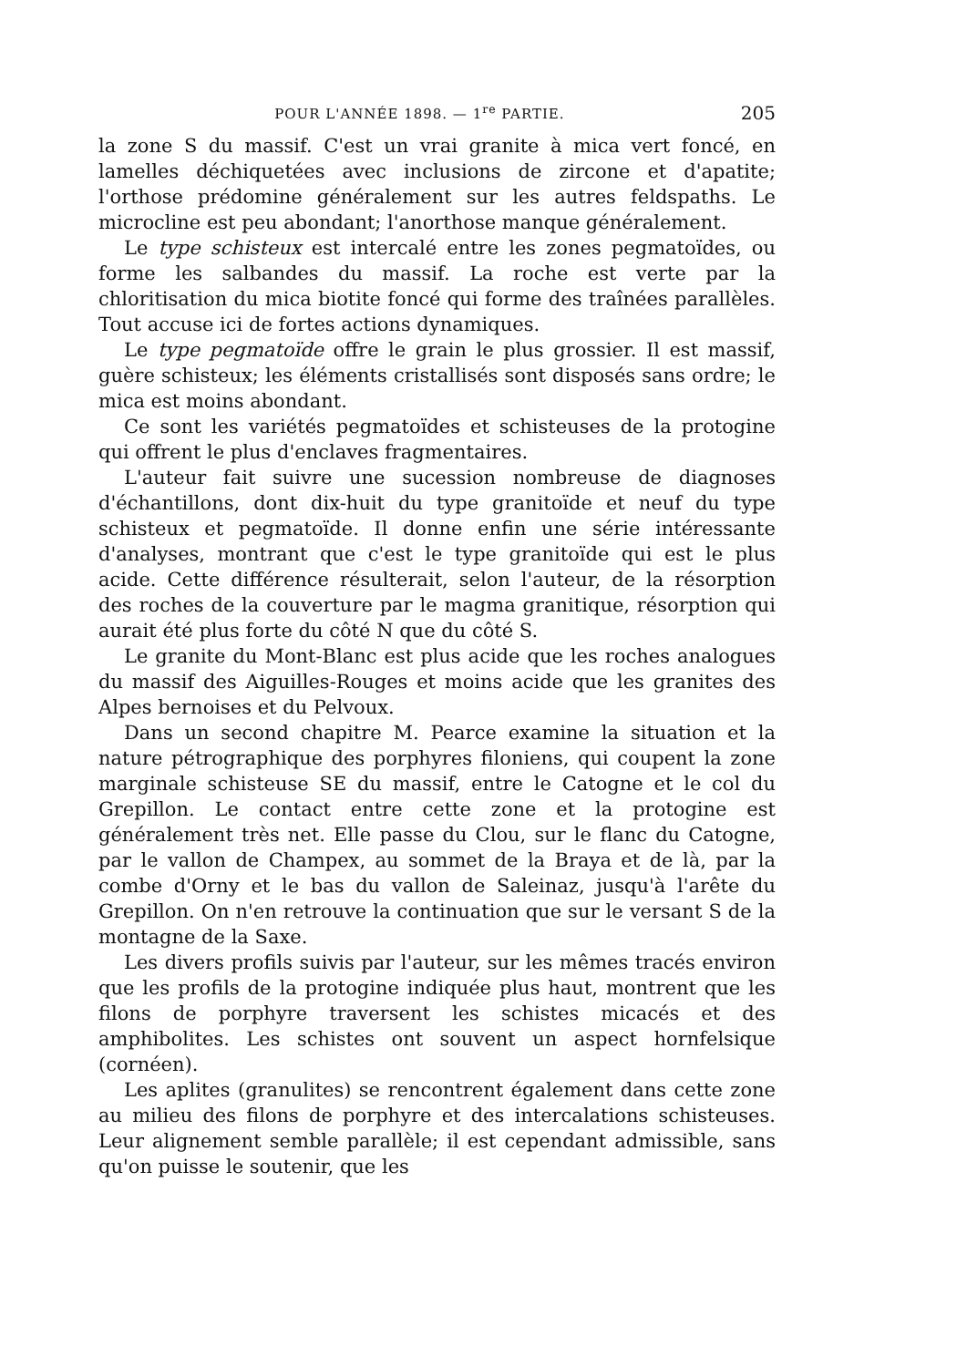POUR L'ANNÉE 1898. — 1<sup>re</sup> PARTIE. 205
la zone S du massif. C'est un vrai granite à mica vert foncé, en lamelles déchiquetées avec inclusions de zircone et d'apatite; l'orthose prédomine généralement sur les autres feldspaths. Le microcline est peu abondant; l'anorthose manque généralement.
Le type schisteux est intercalé entre les zones pegmatoïdes, ou forme les salbandes du massif. La roche est verte par la chloritisation du mica biotite foncé qui forme des traînées parallèles. Tout accuse ici de fortes actions dynamiques.
Le type pegmatoïde offre le grain le plus grossier. Il est massif, guère schisteux; les éléments cristallisés sont disposés sans ordre; le mica est moins abondant.
Ce sont les variétés pegmatoïdes et schisteuses de la protogine qui offrent le plus d'enclaves fragmentaires.
L'auteur fait suivre une sucession nombreuse de diagnoses d'échantillons, dont dix-huit du type granitoïde et neuf du type schisteux et pegmatoïde. Il donne enfin une série intéressante d'analyses, montrant que c'est le type granitoïde qui est le plus acide. Cette différence résulterait, selon l'auteur, de la résorption des roches de la couverture par le magma granitique, résorption qui aurait été plus forte du côté N que du côté S.
Le granite du Mont-Blanc est plus acide que les roches analogues du massif des Aiguilles-Rouges et moins acide que les granites des Alpes bernoises et du Pelvoux.
Dans un second chapitre M. Pearce examine la situation et la nature pétrographique des porphyres filoniens, qui coupent la zone marginale schisteuse SE du massif, entre le Catogne et le col du Grepillon. Le contact entre cette zone et la protogine est généralement très net. Elle passe du Clou, sur le flanc du Catogne, par le vallon de Champex, au sommet de la Braya et de là, par la combe d'Orny et le bas du vallon de Saleinaz, jusqu'à l'arête du Grepillon. On n'en retrouve la continuation que sur le versant S de la montagne de la Saxe.
Les divers profils suivis par l'auteur, sur les mêmes tracés environ que les profils de la protogine indiquée plus haut, montrent que les filons de porphyre traversent les schistes micacés et des amphibolites. Les schistes ont souvent un aspect hornfelsique (cornéen).
Les aplites (granulites) se rencontrent également dans cette zone au milieu des filons de porphyre et des intercalations schisteuses. Leur alignement semble parallèle; il est cependant admissible, sans qu'on puisse le soutenir, que les